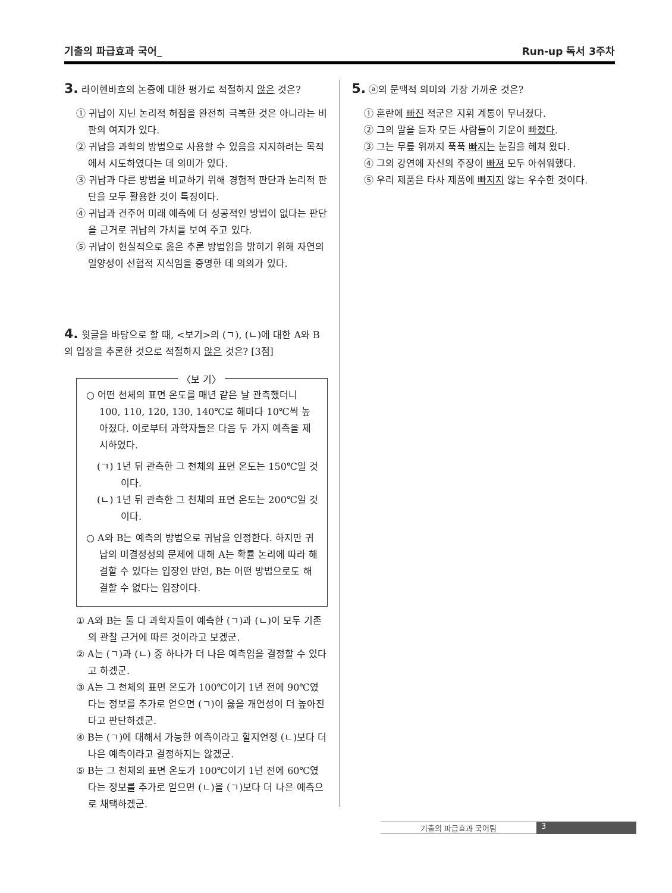기출의 파급효과 국어_ Run-up 독서 3주차
3. 라이헨바흐의 논증에 대한 평가로 적절하지 않은 것은?
① 귀납이 지닌 논리적 허점을 완전히 극복한 것은 아니라는 비판의 여지가 있다.
② 귀납을 과학의 방법으로 사용할 수 있음을 지지하려는 목적에서 시도하였다는 데 의미가 있다.
③ 귀납과 다른 방법을 비교하기 위해 경험적 판단과 논리적 판단을 모두 활용한 것이 특징이다.
④ 귀납과 견주어 미래 예측에 더 성공적인 방법이 없다는 판단을 근거로 귀납의 가치를 보여 주고 있다.
⑤ 귀납이 현실적으로 옳은 추론 방법임을 밝히기 위해 자연의 일양성이 선험적 지식임을 증명한 데 의의가 있다.
4. 윗글을 바탕으로 할 때, <보기>의 (ㄱ), (ㄴ)에 대한 A와 B의 입장을 추론한 것으로 적절하지 않은 것은? [3점]
〈보 기〉
○ 어떤 천체의 표면 온도를 매년 같은 날 관측했더니 100, 110, 120, 130, 140℃로 해마다 10℃씩 높아졌다. 이로부터 과학자들은 다음 두 가지 예측을 제시하였다.
(ㄱ) 1년 뒤 관측한 그 천체의 표면 온도는 150℃일 것이다.
(ㄴ) 1년 뒤 관측한 그 천체의 표면 온도는 200℃일 것이다.
○ A와 B는 예측의 방법으로 귀납을 인정한다. 하지만 귀납의 미결정성의 문제에 대해 A는 확률 논리에 따라 해결할 수 있다는 입장인 반면, B는 어떤 방법으로도 해결할 수 없다는 입장이다.
① A와 B는 둘 다 과학자들이 예측한 (ㄱ)과 (ㄴ)이 모두 기존의 관찰 근거에 따른 것이라고 보겠군.
② A는 (ㄱ)과 (ㄴ) 중 하나가 더 나은 예측임을 결정할 수 있다고 하겠군.
③ A는 그 천체의 표면 온도가 100℃이기 1년 전에 90℃였다는 정보를 추가로 얻으면 (ㄱ)이 옳을 개연성이 더 높아진다고 판단하겠군.
④ B는 (ㄱ)에 대해서 가능한 예측이라고 할지언정 (ㄴ)보다 더 나은 예측이라고 결정하지는 않겠군.
⑤ B는 그 천체의 표면 온도가 100℃이기 1년 전에 60℃였다는 정보를 추가로 얻으면 (ㄴ)을 (ㄱ)보다 더 나은 예측으로 채택하겠군.
5. ⓐ의 문맥적 의미와 가장 가까운 것은?
① 혼란에 빠진 적군은 지휘 계통이 무너졌다.
② 그의 말을 듣자 모든 사람들이 기운이 빠졌다.
③ 그는 무릎 위까지 푹푹 빠지는 눈길을 헤쳐 왔다.
④ 그의 강연에 자신의 주장이 빠져 모두 아쉬워했다.
⑤ 우리 제품은 타사 제품에 빠지지 않는 우수한 것이다.
기출의 파급효과 국어팀 3